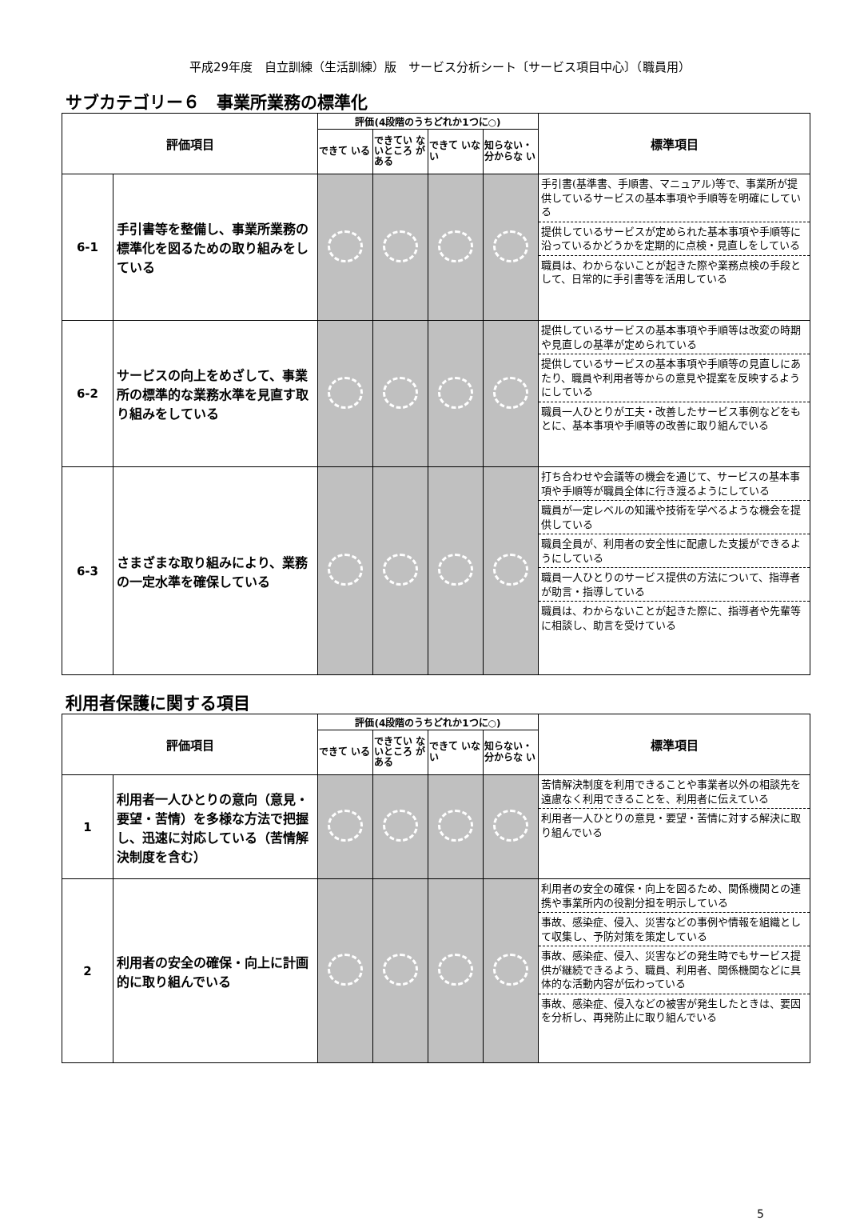平成29年度　自立訓練（生活訓練）版　サービス分析シート〔サービス項目中心〕（職員用）
サブカテゴリー６　事業所業務の標準化
| 評価項目 | | 評価(4段階のうちどれか1つに○) | | | | 標準項目 |
| --- | --- | --- | --- | --- | --- | --- |
| | | できて いる | できてい ないところ がある | できて いない | 知らない・ 分からな い | |
| 6-1 | 手引書等を整備し、事業所業務の標準化を図るための取り組みをしている | | | | | 手引書(基準書、手順書、マニュアル)等で、事業所が提供しているサービスの基本事項や手順等を明確にしている 提供しているサービスが定められた基本事項や手順等に沿っているかどうかを定期的に点検・見直しをしている 職員は、わからないことが起きた際や業務点検の手段として、日常的に手引書等を活用している |
| 6-2 | サービスの向上をめざして、事業所の標準的な業務水準を見直す取り組みをしている | | | | | 提供しているサービスの基本事項や手順等は改変の時期や見直しの基準が定められている 提供しているサービスの基本事項や手順等の見直しにあたり、職員や利用者等からの意見や提案を反映するようにしている 職員一人ひとりが工夫・改善したサービス事例などをもとに、基本事項や手順等の改善に取り組んでいる |
| 6-3 | さまざまな取り組みにより、業務の一定水準を確保している | | | | | 打ち合わせや会議等の機会を通じて、サービスの基本事項や手順等が職員全体に行き渡るようにしている 職員が一定レベルの知識や技術を学べるような機会を提供している 職員全員が、利用者の安全性に配慮した支援ができるようにしている 職員一人ひとりのサービス提供の方法について、指導者が助言・指導している 職員は、わからないことが起きた際に、指導者や先輩等に相談し、助言を受けている |
利用者保護に関する項目
| 評価項目 | | 評価(4段階のうちどれか1つに○) | | | | 標準項目 |
| --- | --- | --- | --- | --- | --- | --- |
| | | できて いる | できてい ないところ がある | できて いない | 知らない・ 分からな い | |
| 1 | 利用者一人ひとりの意向（意見・要望・苦情）を多様な方法で把握し、迅速に対応している（苦情解決制度を含む） | | | | | 苦情解決制度を利用できることや事業者以外の相談先を遠慮なく利用できることを、利用者に伝えている 利用者一人ひとりの意見・要望・苦情に対する解決に取り組んでいる |
| 2 | 利用者の安全の確保・向上に計画的に取り組んでいる | | | | | 利用者の安全の確保・向上を図るため、関係機関との連携や事業所内の役割分担を明示している 事故、感染症、侵入、災害などの事例や情報を組織として収集し、予防対策を策定している 事故、感染症、侵入、災害などの発生時でもサービス提供が継続できるよう、職員、利用者、関係機関などに具体的な活動内容が伝わっている 事故、感染症、侵入などの被害が発生したときは、要因を分析し、再発防止に取り組んでいる |
5